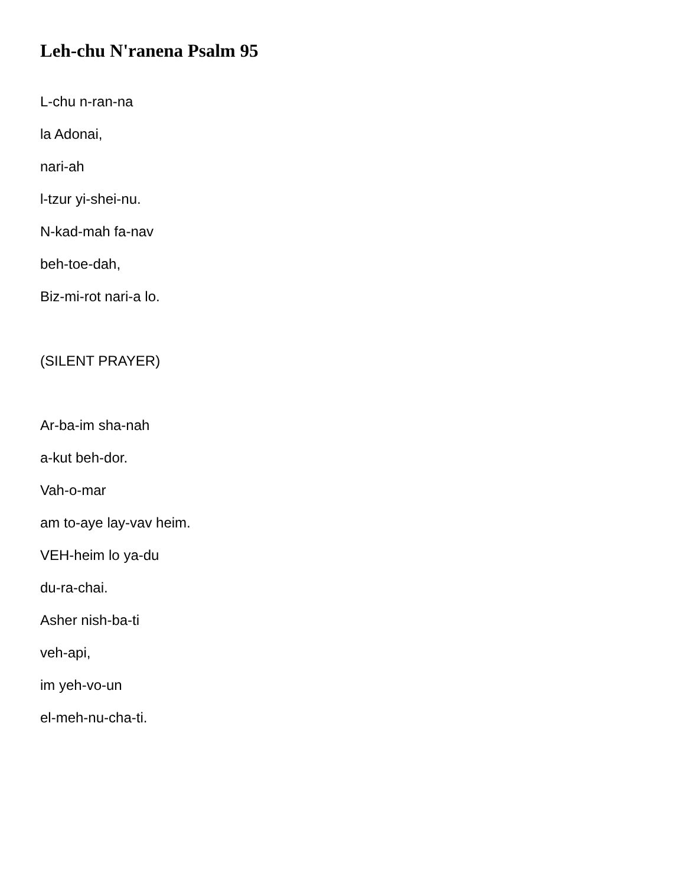Leh-chu N'ranena Psalm 95
L-chu n-ran-na
la Adonai,
nari-ah
l-tzur yi-shei-nu.
N-kad-mah fa-nav
beh-toe-dah,
Biz-mi-rot nari-a lo.
(SILENT PRAYER)
Ar-ba-im sha-nah
a-kut beh-dor.
Vah-o-mar
am to-aye lay-vav heim.
VEH-heim lo ya-du
du-ra-chai.
Asher nish-ba-ti
veh-api,
im yeh-vo-un
el-meh-nu-cha-ti.